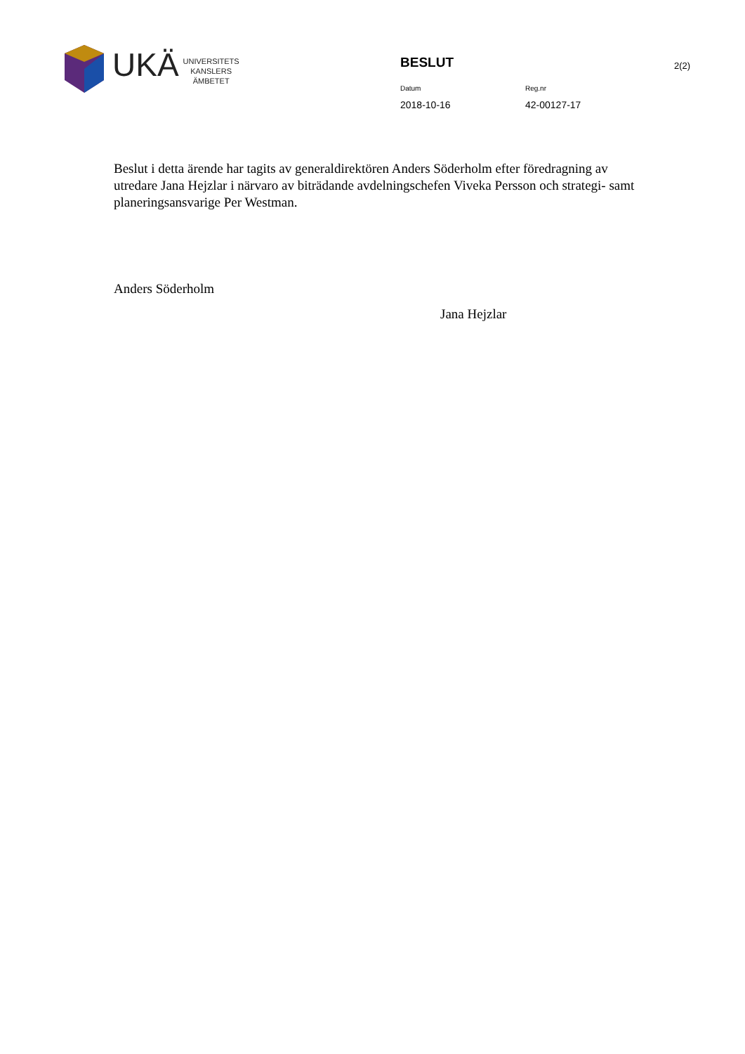UKÄ
UNIVERSITETS
KANSLERS
ÄMBETET
BESLUT
Datum Reg.nr
2018-10-16 42-00127-17
2(2)
Beslut i detta ärende har tagits av generaldirektören Anders Söderholm efter föredragning av utredare Jana Hejzlar i närvaro av biträdande avdelningschefen Viveka Persson och strategi- samt planeringsansvarige Per Westman.
Anders Söderholm
Jana Hejzlar